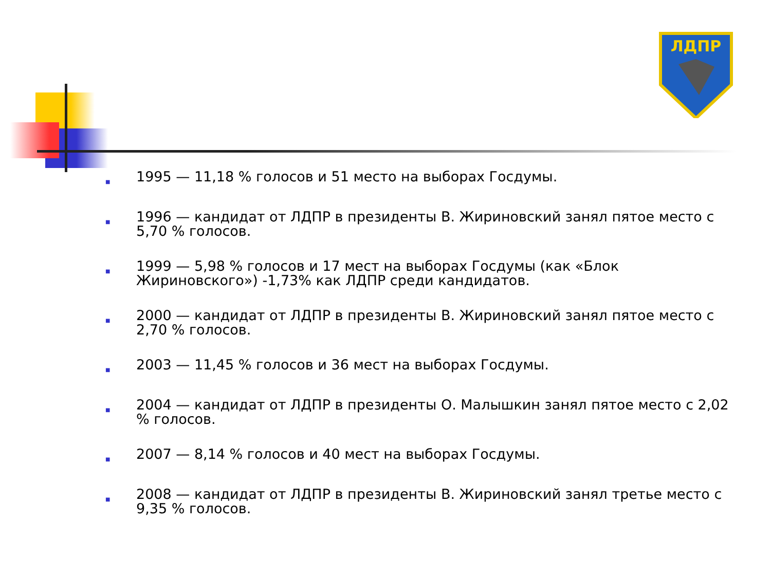ЛДПР
■ 1995 — 11,18 % голосов и 51 место на выборах Госдумы.
■ 1996 — кандидат от ЛДПР в президенты В. Жириновский занял пятое место с 5,70 % голосов.
■ 1999 — 5,98 % голосов и 17 мест на выборах Госдумы (как «Блок Жириновского») -1,73% как ЛДПР среди кандидатов.
■ 2000 — кандидат от ЛДПР в президенты В. Жириновский занял пятое место с 2,70 % голосов.
■ 2003 — 11,45 % голосов и 36 мест на выборах Госдумы.
■ 2004 — кандидат от ЛДПР в президенты О. Малышкин занял пятое место с 2,02 % голосов.
■ 2007 — 8,14 % голосов и 40 мест на выборах Госдумы.
■ 2008 — кандидат от ЛДПР в президенты В. Жириновский занял третье место с 9,35 % голосов.